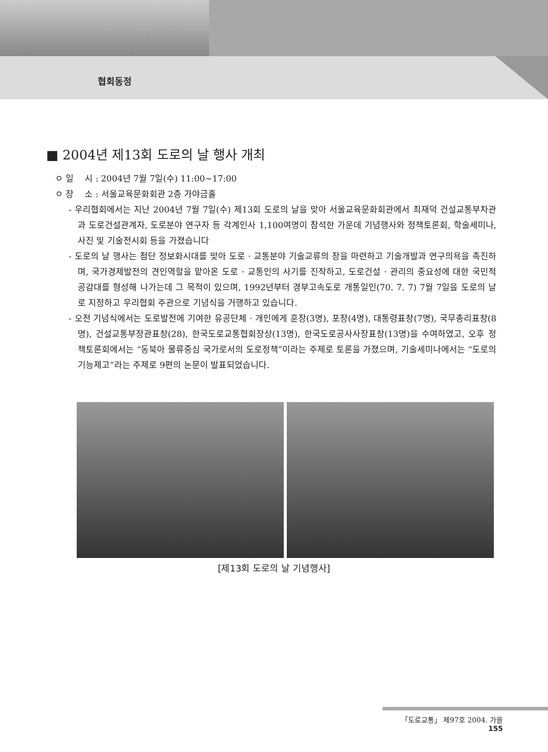협회동정
■ 2004년 제13회 도로의 날 행사 개최
ㅇ 일 시 : 2004년 7월 7일(수) 11:00~17:00
ㅇ 장 소 : 서울교육문화회관 2층 가야금홀
- 우리협회에서는 지난 2004년 7월 7일(수) 제13회 도로의 날을 맞아 서울교육문화회관에서 최재덕 건설교통부차관과 도로건설관계자, 도로분야 연구자 등 각계인사 1,100여명이 참석한 가운데 기념행사와 정책토론회, 학술세미나, 사진 및 기술전시회 등을 가졌습니다
- 도로의 날 행사는 첨단 정보화시대를 맞아 도로 · 교통분야 기술교류의 장을 마련하고 기술개발과 연구의욕을 촉진하며, 국가경제발전의 견인역할을 맡아온 도로 · 교통인의 사기를 진작하고, 도로건설 · 관리의 중요성에 대한 국민적 공감대를 형성해 나가는데 그 목적이 있으며, 1992년부터 경부고속도로 개통일인(70. 7. 7) 7월 7일을 도로의 날로 지정하고 우리협회 주관으로 기념식을 거행하고 있습니다.
- 오전 기념식에서는 도로발전에 기여한 유공단체 · 개인에게 훈장(3명), 포장(4명), 대통령표창(7명), 국무총리표창(8명), 건설교통부장관표창(28), 한국도로교통협회장상(13명), 한국도로공사사장표창(13명)을 수여하였고, 오후 정책토론회에서는 “동북아 물류중심 국가로서의 도로정책”이라는 주제로 토론을 가졌으며, 기술세미나에서는 “도로의 기능제고”라는 주제로 9편의 논문이 발표되었습니다.
[제13회 도로의 날 기념행사]
「도로교통」 제97호 2004. 가을 155